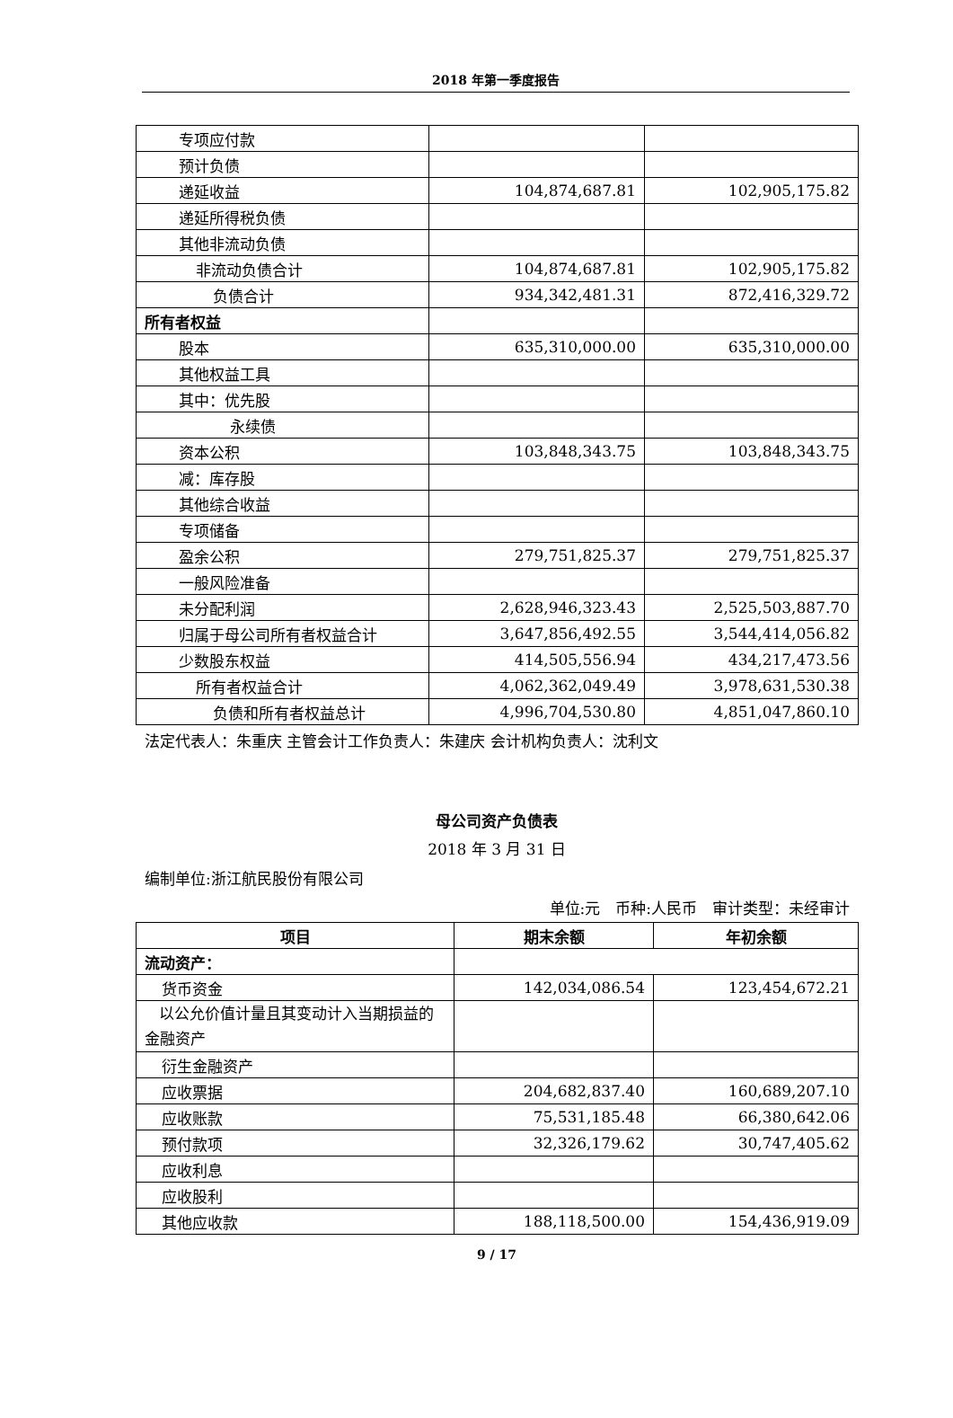2018 年第一季度报告
| 专项应付款 | | |
| 预计负债 | | |
| 递延收益 | 104,874,687.81 | 102,905,175.82 |
| 递延所得税负债 | | |
| 其他非流动负债 | | |
| 非流动负债合计 | 104,874,687.81 | 102,905,175.82 |
| 负债合计 | 934,342,481.31 | 872,416,329.72 |
| 所有者权益 | | |
| 股本 | 635,310,000.00 | 635,310,000.00 |
| 其他权益工具 | | |
| 其中：优先股 | | |
| 永续债 | | |
| 资本公积 | 103,848,343.75 | 103,848,343.75 |
| 减：库存股 | | |
| 其他综合收益 | | |
| 专项储备 | | |
| 盈余公积 | 279,751,825.37 | 279,751,825.37 |
| 一般风险准备 | | |
| 未分配利润 | 2,628,946,323.43 | 2,525,503,887.70 |
| 归属于母公司所有者权益合计 | 3,647,856,492.55 | 3,544,414,056.82 |
| 少数股东权益 | 414,505,556.94 | 434,217,473.56 |
| 所有者权益合计 | 4,062,362,049.49 | 3,978,631,530.38 |
| 负债和所有者权益总计 | 4,996,704,530.80 | 4,851,047,860.10 |
法定代表人：朱重庆 主管会计工作负责人：朱建庆 会计机构负责人：沈利文
母公司资产负债表
2018 年 3 月 31 日
编制单位:浙江航民股份有限公司
单位:元　币种:人民币　审计类型：未经审计
| 项目 | 期末余额 | 年初余额 |
| --- | --- | --- |
| 流动资产： | | |
| 货币资金 | 142,034,086.54 | 123,454,672.21 |
| 以公允价值计量且其变动计入当期损益的金融资产 | | |
| 衍生金融资产 | | |
| 应收票据 | 204,682,837.40 | 160,689,207.10 |
| 应收账款 | 75,531,185.48 | 66,380,642.06 |
| 预付款项 | 32,326,179.62 | 30,747,405.62 |
| 应收利息 | | |
| 应收股利 | | |
| 其他应收款 | 188,118,500.00 | 154,436,919.09 |
9 / 17